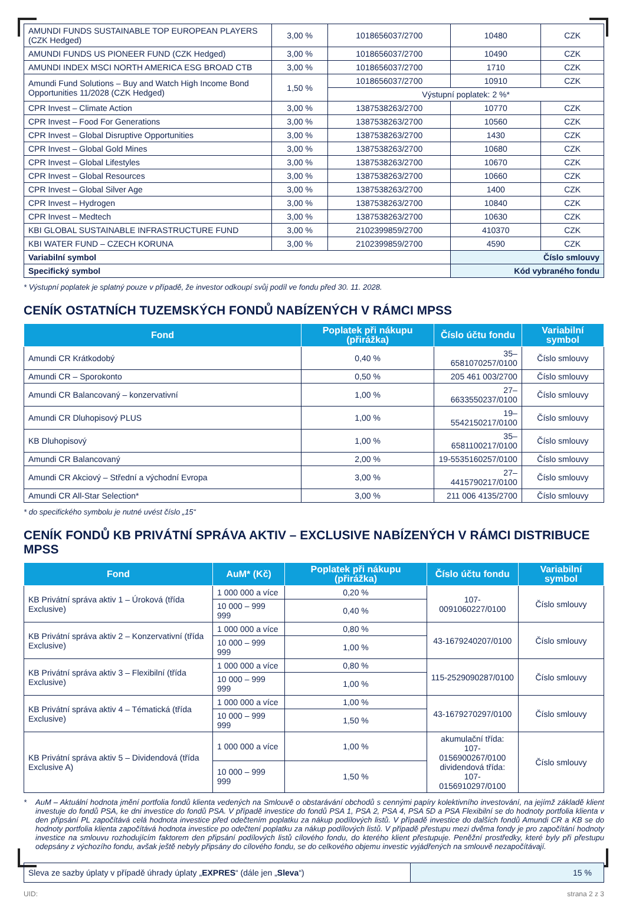| AMUNDI FUNDS SUSTAINABLE TOP EUROPEAN PLAYERS (CZK Hedged) | 3,00 % | 1018656037/2700 | 10480 | CZK |
| AMUNDI FUNDS US PIONEER FUND (CZK Hedged) | 3,00 % | 1018656037/2700 | 10490 | CZK |
| AMUNDI INDEX MSCI NORTH AMERICA ESG BROAD CTB | 3,00 % | 1018656037/2700 | 1710 | CZK |
| Amundi Fund Solutions – Buy and Watch High Income Bond Opportunities 11/2028 (CZK Hedged) | 1,50 % | 1018656037/2700 | 10910 | CZK |
| | | Výstupní poplatek: 2 %* | | |
| CPR Invest – Climate Action | 3,00 % | 1387538263/2700 | 10770 | CZK |
| CPR Invest – Food For Generations | 3,00 % | 1387538263/2700 | 10560 | CZK |
| CPR Invest – Global Disruptive Opportunities | 3,00 % | 1387538263/2700 | 1430 | CZK |
| CPR Invest – Global Gold Mines | 3,00 % | 1387538263/2700 | 10680 | CZK |
| CPR Invest – Global Lifestyles | 3,00 % | 1387538263/2700 | 10670 | CZK |
| CPR Invest – Global Resources | 3,00 % | 1387538263/2700 | 10660 | CZK |
| CPR Invest – Global Silver Age | 3,00 % | 1387538263/2700 | 1400 | CZK |
| CPR Invest – Hydrogen | 3,00 % | 1387538263/2700 | 10840 | CZK |
| CPR Invest – Medtech | 3,00 % | 1387538263/2700 | 10630 | CZK |
| KBI GLOBAL SUSTAINABLE INFRASTRUCTURE FUND | 3,00 % | 2102399859/2700 | 410370 | CZK |
| KBI WATER FUND – CZECH KORUNA | 3,00 % | 2102399859/2700 | 4590 | CZK |
| Variabilní symbol | | | Číslo smlouvy | |
| Specifický symbol | | | Kód vybraného fondu | |
* Výstupní poplatek je splatný pouze v případě, že investor odkoupí svůj podíl ve fondu před 30. 11. 2028.
CENÍK OSTATNÍCH TUZEMSKÝCH FONDŮ NABÍZENÝCH V RÁMCI MPSS
| Fond | Poplatek při nákupu (přirážka) | Číslo účtu fondu | Variabilní symbol |
| --- | --- | --- | --- |
| Amundi CR Krátkodobý | 0,40 % | 35–6581070257/0100 | Číslo smlouvy |
| Amundi CR – Sporokonto | 0,50 % | 205 461 003/2700 | Číslo smlouvy |
| Amundi CR Balancovaný – konzervativní | 1,00 % | 27–6633550237/0100 | Číslo smlouvy |
| Amundi CR Dluhopisový PLUS | 1,00 % | 19–5542150217/0100 | Číslo smlouvy |
| KB Dluhopisový | 1,00 % | 35–6581100217/0100 | Číslo smlouvy |
| Amundi CR Balancovaný | 2,00 % | 19-5535160257/0100 | Číslo smlouvy |
| Amundi CR Akciový – Střední a východní Evropa | 3,00 % | 27–4415790217/0100 | Číslo smlouvy |
| Amundi CR All-Star Selection* | 3,00 % | 211 006 4135/2700 | Číslo smlouvy |
* do specifického symbolu je nutné uvést číslo „15“
CENÍK FONDŮ KB PRIVÁTNÍ SPRÁVA AKTIV – EXCLUSIVE NABÍZENÝCH V RÁMCI DISTRIBUCE MPSS
| Fond | AuM* (Kč) | Poplatek při nákupu (přirážka) | Číslo účtu fondu | Variabilní symbol |
| --- | --- | --- | --- | --- |
| KB Privátní správa aktiv 1 – Úroková (třída Exclusive) | 1 000 000 a více | 0,20 % | 107-0091060227/0100 | Číslo smlouvy |
| | 10 000 – 999 999 | 0,40 % | | |
| KB Privátní správa aktiv 2 – Konzervativní (třída Exclusive) | 1 000 000 a více | 0,80 % | 43-1679240207/0100 | Číslo smlouvy |
| | 10 000 – 999 999 | 1,00 % | | |
| KB Privátní správa aktiv 3 – Flexibilní (třída Exclusive) | 1 000 000 a více | 0,80 % | 115-2529090287/0100 | Číslo smlouvy |
| | 10 000 – 999 999 | 1,00 % | | |
| KB Privátní správa aktiv 4 – Tématická (třída Exclusive) | 1 000 000 a více | 1,00 % | 43-1679270297/0100 | Číslo smlouvy |
| | 10 000 – 999 999 | 1,50 % | | |
| KB Privátní správa aktiv 5 – Dividendová (třída Exclusive A) | 1 000 000 a více | 1,00 % | akumulační třída: 107-0156900267/0100 dividendová třída: 107-0156910297/0100 | Číslo smlouvy |
| | 10 000 – 999 999 | 1,50 % | | |
* AuM – Aktuální hodnota jmění portfolia fondů klienta vedených na Smlouvě o obstarávání obchodů s cennými papíry kolektivního investování, na jejímž základě klient investuje do fondů PSA, ke dni investice do fondů PSA. V případě investice do fondů PSA 1, PSA 2, PSA 4, PSA 5D a PSA Flexibilní se do hodnoty portfolia klienta v den připsání PL započítává celá hodnota investice před odečtením poplatku za nákup podílových listů. V případě investice do dalších fondů Amundi CR a KB se do hodnoty portfolia klienta započítává hodnota investice po odečtení poplatku za nákup podílových listů. V případě přestupu mezi dvěma fondy je pro započítání hodnoty investice na smlouvu rozhodujícím faktorem den připsání podílových listů cílového fondu, do kterého klient přestupuje. Peněžní prostředky, které byly při přestupu odepsány z výchozího fondu, avšak ještě nebyly připsány do cílového fondu, se do celkového objemu investic vyjádřených na smlouvě nezapočítávají.
| Sleva ze sazby úplaty v případě úhrady úplaty „ EXPRES “ (dále jen „ Sleva “) | 15 % |
UID: strana 2 z 3